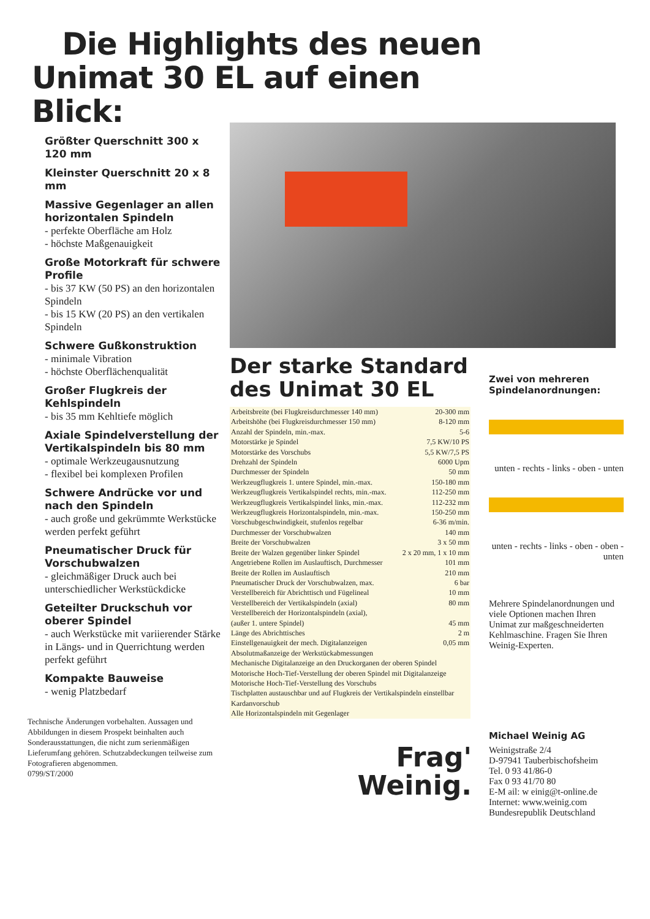Die Highlights des neuen
Unimat 30 EL auf einen
Blick:
Größter Querschnitt 300 x 120 mm
Kleinster Querschnitt 20 x 8 mm
Massive Gegenlager an allen horizontalen Spindeln
- perfekte Oberfläche am Holz
- höchste Maßgenauigkeit
Große Motorkraft für schwere Profile
- bis 37 KW (50 PS) an den horizontalen Spindeln
- bis 15 KW (20 PS) an den vertikalen Spindeln
Schwere Gußkonstruktion
- minimale Vibration
- höchste Oberflächenqualität
Großer Flugkreis der Kehlspindeln
- bis 35 mm Kehltiefe möglich
Axiale Spindelverstellung der Vertikalspindeln bis 80 mm
- optimale Werkzeugausnutzung
- flexibel bei komplexen Profilen
Schwere Andrücke vor und nach den Spindeln
- auch große und gekrümmte Werkstücke werden perfekt geführt
Pneumatischer Druck für Vorschubwalzen
- gleichmäßiger Druck auch bei unterschiedlicher Werkstückdicke
Geteilter Druckschuh vor oberer Spindel
- auch Werkstücke mit variierender Stärke in Längs- und in Querrichtung werden perfekt geführt
Kompakte Bauweise
- wenig Platzbedarf
Technische Änderungen vorbehalten. Aussagen und Abbildungen in diesem Prospekt beinhalten auch Sonderausstattungen, die nicht zum serienmäßigen Lieferumfang gehören. Schutzabdeckungen teilweise zum Fotografieren abgenommen.
0799/ST/2000
Der starke Standard des Unimat 30 EL
| Arbeitsbreite (bei Flugkreisdurchmesser 140 mm) | 20-300 mm |
| Arbeitshöhe (bei Flugkreisdurchmesser 150 mm) | 8-120 mm |
| Anzahl der Spindeln, min.-max. | 5-6 |
| Motorstärke je Spindel | 7,5 KW/10 PS |
| Motorstärke des Vorschubs | 5,5 KW/7,5 PS |
| Drehzahl der Spindeln | 6000 Upm |
| Durchmesser der Spindeln | 50 mm |
| Werkzeugflugkreis 1. untere Spindel, min.-max. | 150-180 mm |
| Werkzeugflugkreis Vertikalspindel rechts, min.-max. | 112-250 mm |
| Werkzeugflugkreis Vertikalspindel links, min.-max. | 112-232 mm |
| Werkzeugflugkreis Horizontalspindeln, min.-max. | 150-250 mm |
| Vorschubgeschwindigkeit, stufenlos regelbar | 6-36 m/min. |
| Durchmesser der Vorschubwalzen | 140 mm |
| Breite der Vorschubwalzen | 3 x 50 mm |
| Breite der Walzen gegenüber linker Spindel | 2 x 20 mm, 1 x 10 mm |
| Angetriebene Rollen im Auslauftisch, Durchmesser | 101 mm |
| Breite der Rollen im Auslauftisch | 210 mm |
| Pneumatischer Druck der Vorschubwalzen, max. | 6 bar |
| Verstellbereich für Abrichttisch und Fügelineal | 10 mm |
| Verstellbereich der Vertikalspindeln (axial) | 80 mm |
| Verstellbereich der Horizontalspindeln (axial), (außer 1. untere Spindel) | 45 mm |
| Länge des Abrichttisches | 2 m |
| Einstellgenauigkeit der mech. Digitalanzeigen | 0,05 mm |
| Absolutmaßanzeige der Werkstückabmessungen | |
| Mechanische Digitalanzeige an den Druckorganen der oberen Spindel | |
| Motorische Hoch-Tief-Verstellung der oberen Spindel mit Digitalanzeige | |
| Motorische Hoch-Tief-Verstellung des Vorschubs | |
| Tischplatten austauschbar und auf Flugkreis der Vertikalspindeln einstellbar | |
| Kardanvorschub | |
| Alle Horizontalspindeln mit Gegenlager | |
Frag'
Weinig.
Zwei von mehreren Spindelanordnungen:
unten - rechts - links - oben - unten
unten - rechts - links - oben - oben - unten
Mehrere Spindelanordnungen und viele Optionen machen Ihren Unimat zur maßgeschneiderten Kehlmaschine. Fragen Sie Ihren Weinig-Experten.
Michael Weinig AG
Weinigstraße 2/4
D-97941 Tauberbischofsheim
Tel. 0 93 41/86-0
Fax 0 93 41/70 80
E-M ail: w einig@t-online.de
Internet: www.weinig.com
Bundesrepublik Deutschland